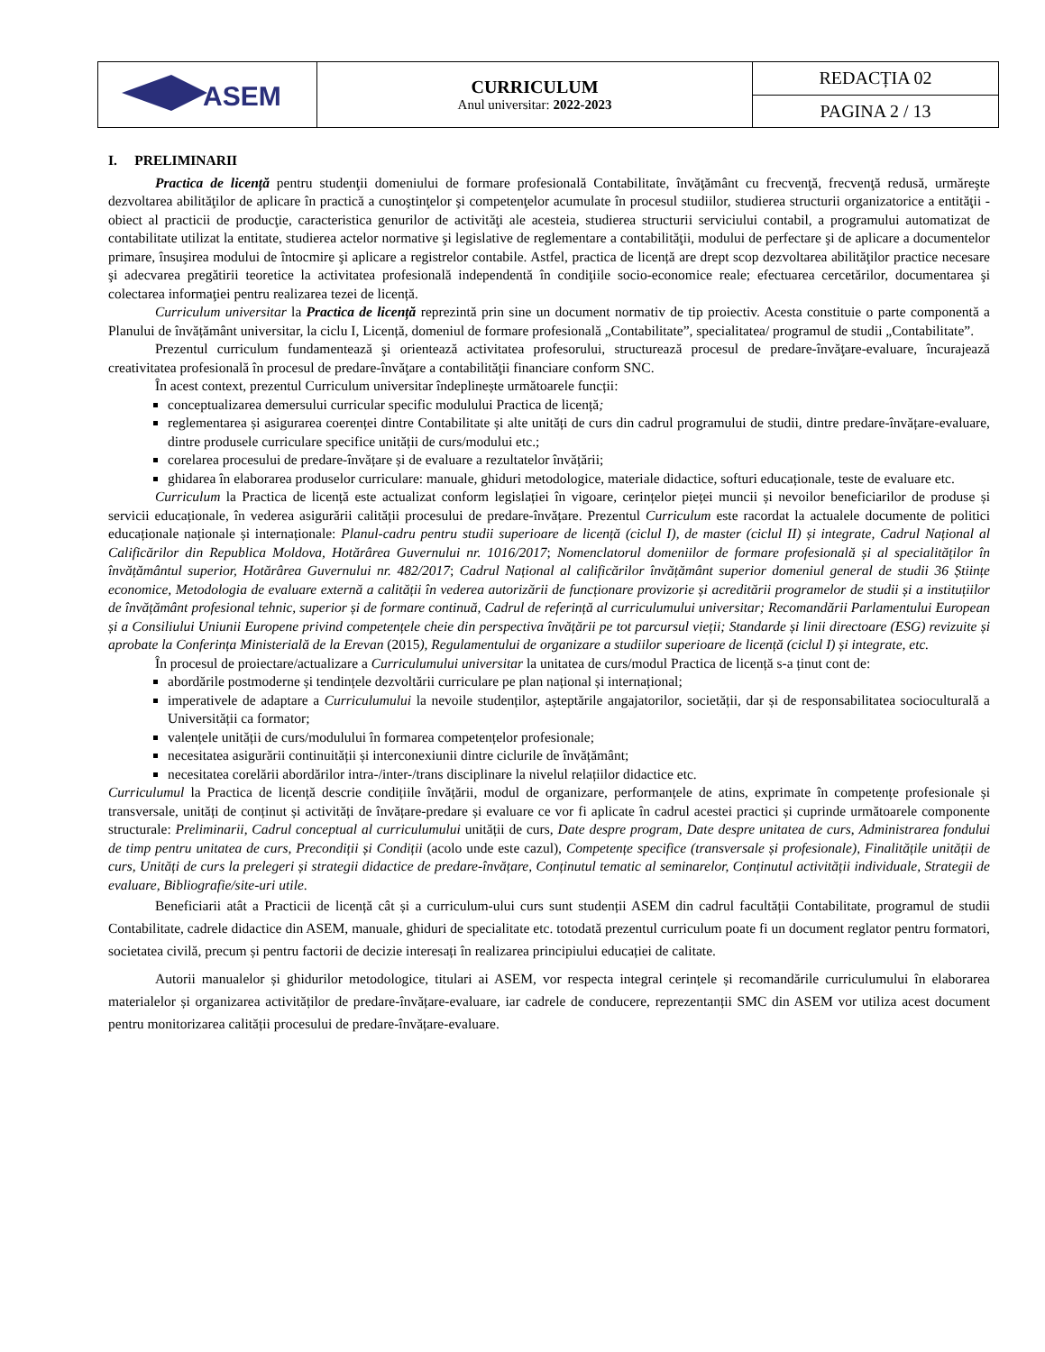| ASEM | CURRICULUM Anul universitar: 2022-2023 | REDACȚIA 02 |
| | | PAGINA 2 / 13 |
I. PRELIMINARII
Practica de licență pentru studenţii domeniului de formare profesională Contabilitate, învăţământ cu frecvenţă, frecvenţă redusă, urmăreşte dezvoltarea abilităţilor de aplicare în practică a cunoştinţelor şi competenţelor acumulate în procesul studiilor, studierea structurii organizatorice a entităţii - obiect al practicii de producţie, caracteristica genurilor de activităţi ale acesteia, studierea structurii serviciului contabil, a programului automatizat de contabilitate utilizat la entitate, studierea actelor normative şi legislative de reglementare a contabilităţii, modului de perfectare şi de aplicare a documentelor primare, însuşirea modului de întocmire şi aplicare a registrelor contabile. Astfel, practica de licență are drept scop dezvoltarea abilităţilor practice necesare şi adecvarea pregătirii teoretice la activitatea profesională independentă în condiţiile socio-economice reale; efectuarea cercetărilor, documentarea şi colectarea informaţiei pentru realizarea tezei de licență.
Curriculum universitar la Practica de licență reprezintă prin sine un document normativ de tip proiectiv. Acesta constituie o parte componentă a Planului de învățământ universitar, la ciclu I, Licență, domeniul de formare profesională „Contabilitate”, specialitatea/ programul de studii „Contabilitate”.
Prezentul curriculum fundamentează şi orientează activitatea profesorului, structurează procesul de predare-învăţare-evaluare, încurajează creativitatea profesională în procesul de predare-învăţare a contabilităţii financiare conform SNC.
În acest context, prezentul Curriculum universitar îndeplinește următoarele funcții:
conceptualizarea demersului curricular specific modulului Practica de licență;
reglementarea și asigurarea coerenței dintre Contabilitate și alte unități de curs din cadrul programului de studii, dintre predare-învățare-evaluare, dintre produsele curriculare specifice unității de curs/modului etc.;
corelarea procesului de predare-învățare și de evaluare a rezultatelor învățării;
ghidarea în elaborarea produselor curriculare: manuale, ghiduri metodologice, materiale didactice, softuri educaționale, teste de evaluare etc.
Curriculum la Practica de licență este actualizat conform legislației în vigoare, cerințelor pieței muncii și nevoilor beneficiarilor de produse și servicii educaționale, în vederea asigurării calității procesului de predare-învățare. Prezentul Curriculum este racordat la actualele documente de politici educaționale naționale și internaționale: Planul-cadru pentru studii superioare de licență (ciclul I), de master (ciclul II) și integrate, Cadrul Național al Calificărilor din Republica Moldova, Hotărârea Guvernului nr. 1016/2017; Nomenclatorul domeniilor de formare profesională și al specialităților în învățământul superior, Hotărârea Guvernului nr. 482/2017; Cadrul Național al calificărilor învățământ superior domeniul general de studii 36 Științe economice, Metodologia de evaluare externă a calității în vederea autorizării de funcționare provizorie și acreditării programelor de studii și a instituțiilor de învățământ profesional tehnic, superior și de formare continuă, Cadrul de referință al curriculumului universitar; Recomandării Parlamentului European și a Consiliului Uniunii Europene privind competențele cheie din perspectiva învățării pe tot parcursul vieții; Standarde și linii directoare (ESG) revizuite și aprobate la Conferința Ministerială de la Erevan (2015), Regulamentului de organizare a studiilor superioare de licență (ciclul I) și integrate, etc.
În procesul de proiectare/actualizare a Curriculumului universitar la unitatea de curs/modul Practica de licență s-a ținut cont de:
abordările postmoderne și tendințele dezvoltării curriculare pe plan național și internațional;
imperativele de adaptare a Curriculumului la nevoile studenților, așteptările angajatorilor, societății, dar și de responsabilitatea socioculturală a Universității ca formator;
valențele unității de curs/modulului în formarea competențelor profesionale;
necesitatea asigurării continuității și interconexiunii dintre ciclurile de învățământ;
necesitatea corelării abordărilor intra-/inter-/trans disciplinare la nivelul relațiilor didactice etc.
Curriculumul la Practica de licență descrie condițiile învățării, modul de organizare, performanțele de atins, exprimate în competențe profesionale și transversale, unități de conținut și activități de învățare-predare și evaluare ce vor fi aplicate în cadrul acestei practici și cuprinde următoarele componente structurale: Preliminarii, Cadrul conceptual al curriculumului unității de curs, Date despre program, Date despre unitatea de curs, Administrarea fondului de timp pentru unitatea de curs, Precondiții și Condiții (acolo unde este cazul), Competențe specifice (transversale și profesionale), Finalitățile unității de curs, Unități de curs la prelegeri și strategii didactice de predare-învățare, Conținutul tematic al seminarelor, Conținutul activității individuale, Strategii de evaluare, Bibliografie/site-uri utile.
Beneficiarii atât a Practicii de licență cât și a curriculum-ului curs sunt studenții ASEM din cadrul facultății Contabilitate, programul de studii Contabilitate, cadrele didactice din ASEM, manuale, ghiduri de specialitate etc. totodată prezentul curriculum poate fi un document reglator pentru formatori, societatea civilă, precum și pentru factorii de decizie interesați în realizarea principiului educației de calitate.
Autorii manualelor și ghidurilor metodologice, titulari ai ASEM, vor respecta integral cerințele și recomandările curriculumului în elaborarea materialelor și organizarea activităților de predare-învățare-evaluare, iar cadrele de conducere, reprezentanții SMC din ASEM vor utiliza acest document pentru monitorizarea calității procesului de predare-învățare-evaluare.